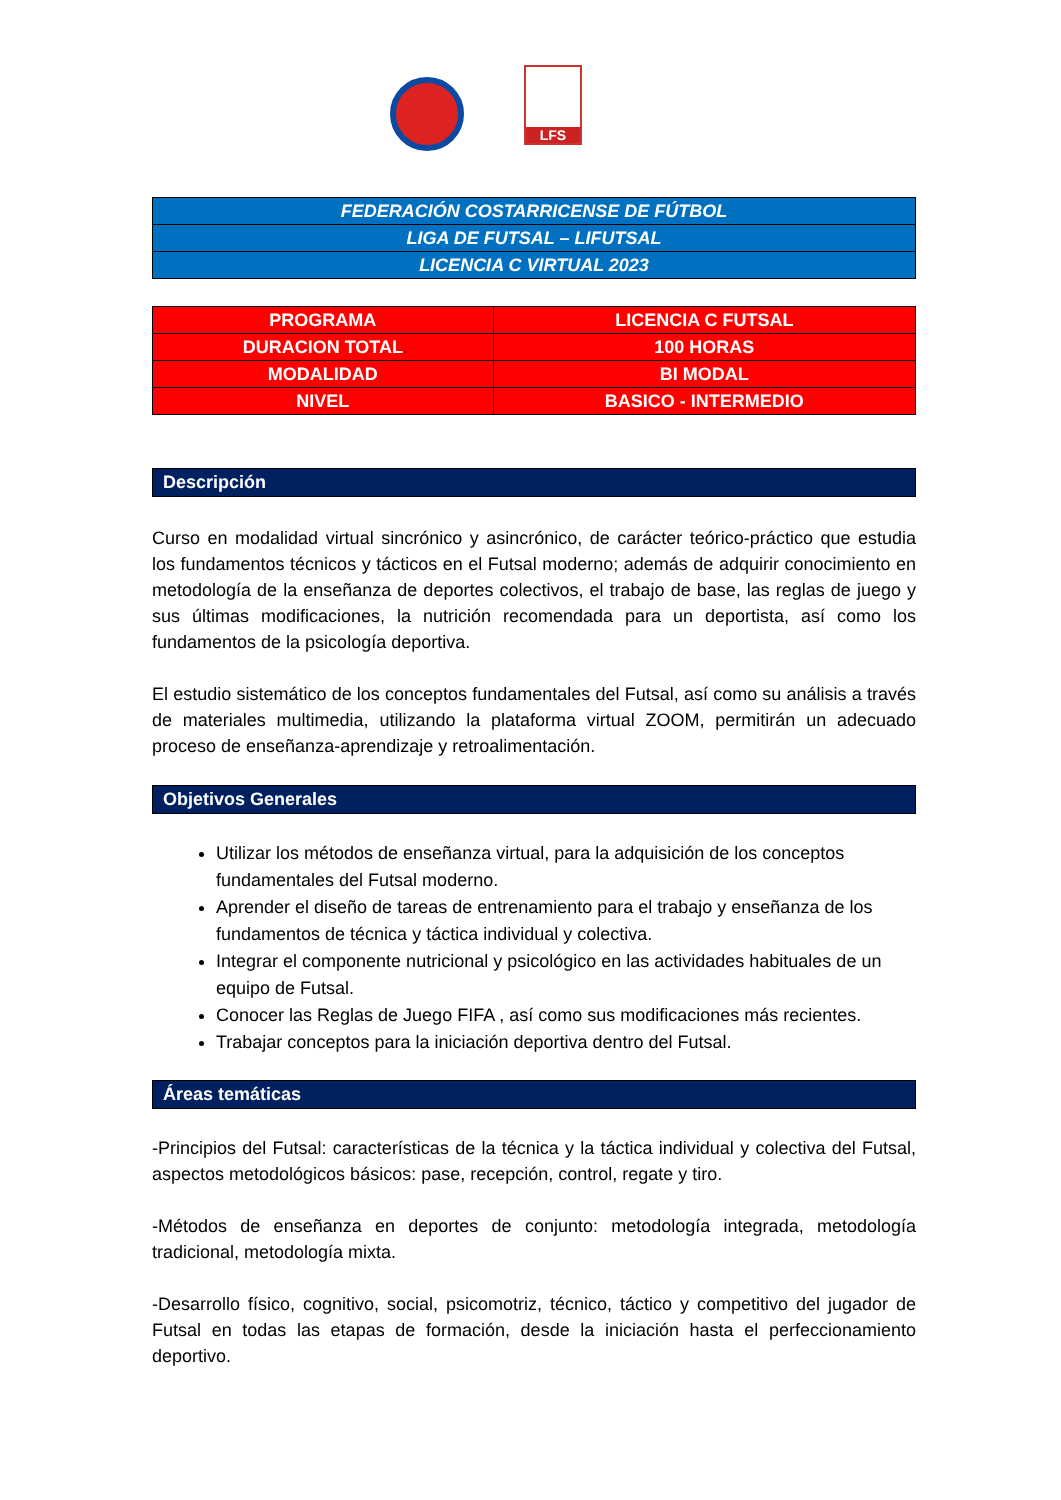LFS
| FEDERACIÓN COSTARRICENSE DE FÚTBOL |
| LIGA DE FUTSAL – LIFUTSAL |
| LICENCIA C VIRTUAL 2023 |
| PROGRAMA | LICENCIA C FUTSAL |
| DURACION TOTAL | 100 HORAS |
| MODALIDAD | BI MODAL |
| NIVEL | BASICO - INTERMEDIO |
Descripción
Curso en modalidad virtual sincrónico y asincrónico, de carácter teórico-práctico que estudia los fundamentos técnicos y tácticos en el Futsal moderno; además de adquirir conocimiento en metodología de la enseñanza de deportes colectivos, el trabajo de base, las reglas de juego y sus últimas modificaciones, la nutrición recomendada para un deportista, así como los fundamentos de la psicología deportiva.
El estudio sistemático de los conceptos fundamentales del Futsal, así como su análisis a través de materiales multimedia, utilizando la plataforma virtual ZOOM, permitirán un adecuado proceso de enseñanza-aprendizaje y retroalimentación.
Objetivos Generales
Utilizar los métodos de enseñanza virtual, para la adquisición de los conceptos fundamentales del Futsal moderno.
Aprender el diseño de tareas de entrenamiento para el trabajo y enseñanza de los fundamentos de técnica y táctica individual y colectiva.
Integrar el componente nutricional y psicológico en las actividades habituales de un equipo de Futsal.
Conocer las Reglas de Juego FIFA , así como sus modificaciones más recientes.
Trabajar conceptos para la iniciación deportiva dentro del Futsal.
Áreas temáticas
-Principios del Futsal: características de la técnica y la táctica individual y colectiva del Futsal, aspectos metodológicos básicos: pase, recepción, control, regate y tiro.
-Métodos de enseñanza en deportes de conjunto: metodología integrada, metodología tradicional, metodología mixta.
-Desarrollo físico, cognitivo, social, psicomotriz, técnico, táctico y competitivo del jugador de Futsal en todas las etapas de formación, desde la iniciación hasta el perfeccionamiento deportivo.